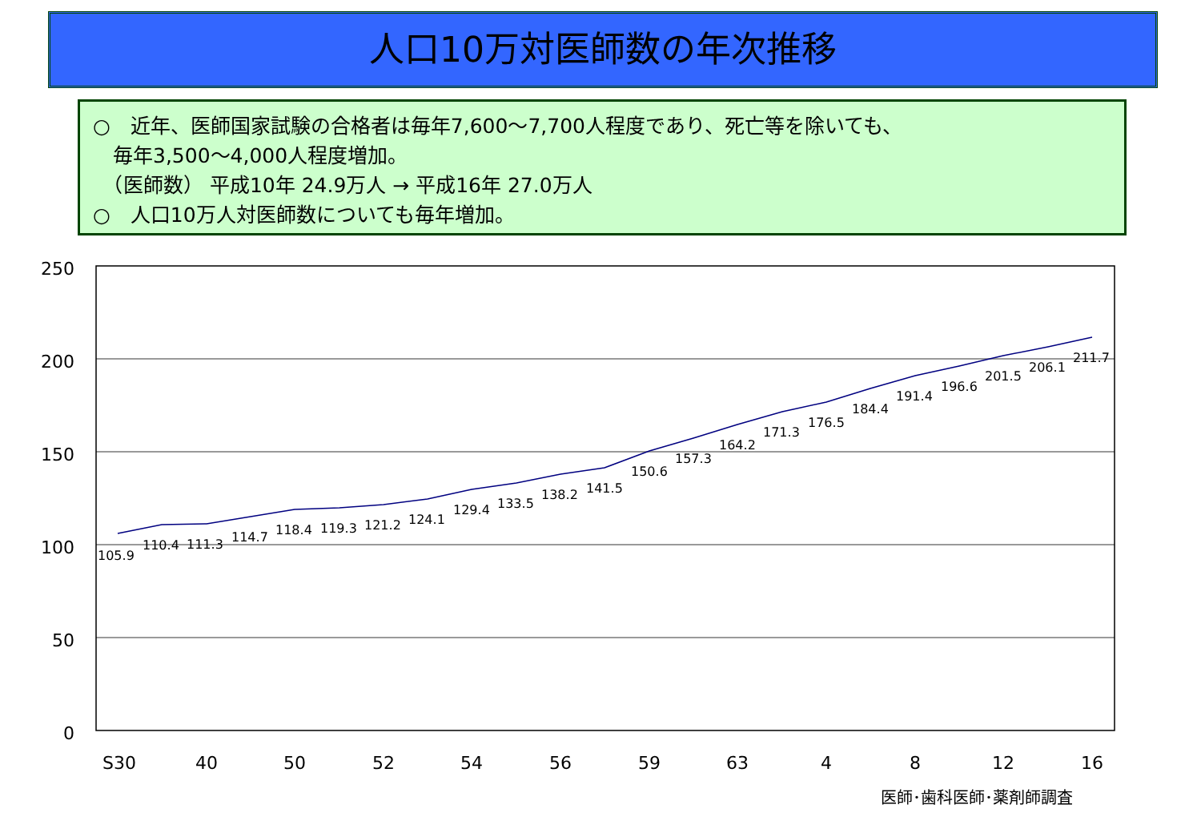人口10万対医師数の年次推移
○　近年、医師国家試験の合格者は毎年7,600～7,700人程度であり、死亡等を除いても、
　毎年3,500～4,000人程度増加。
　（医師数） 平成10年 24.9万人 → 平成16年 27.0万人
○　人口10万人対医師数についても毎年増加。
250
200
150
100
50
0
105.9
110.4
111.3
114.7
118.4
119.3
121.2
124.1
129.4
133.5
138.2
141.5
150.6
157.3
164.2
171.3
176.5
184.4
191.4
196.6
201.5
206.1
211.7
S30
40
50
52
54
56
59
63
4
8
12
16
医師･歯科医師･薬剤師調査